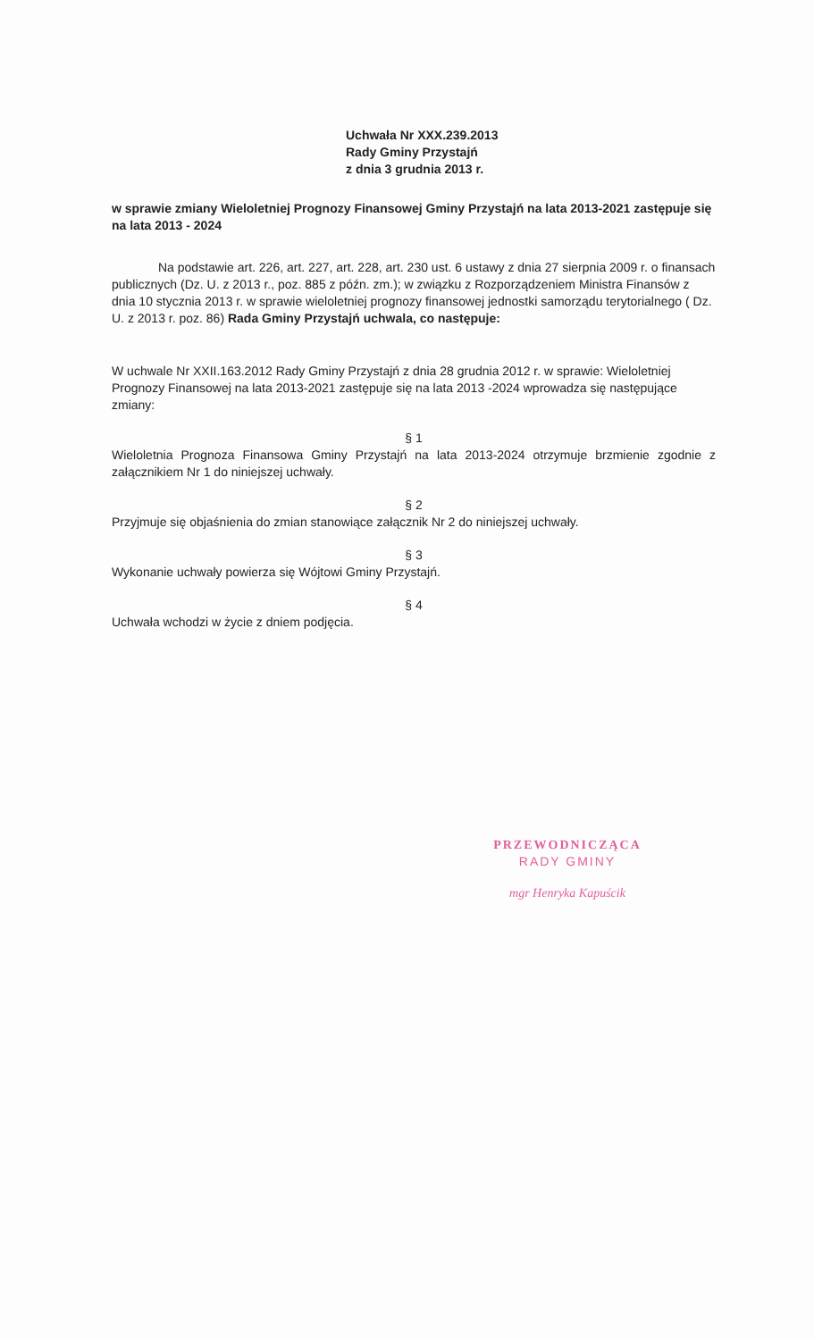Uchwała Nr XXX.239.2013
Rady Gminy Przystajń
z dnia 3 grudnia 2013 r.
w sprawie zmiany Wieloletniej Prognozy Finansowej Gminy Przystajń na lata 2013-2021 zastępuje się na lata 2013 - 2024
Na podstawie art. 226, art. 227, art. 228, art. 230 ust. 6 ustawy z dnia 27 sierpnia 2009 r. o finansach publicznych (Dz. U. z 2013 r., poz. 885 z późn. zm.); w związku z Rozporządzeniem Ministra Finansów z dnia 10 stycznia 2013 r. w sprawie wieloletniej prognozy finansowej jednostki samorządu terytorialnego ( Dz. U. z 2013 r. poz. 86) Rada Gminy Przystajń uchwala, co następuje:
W uchwale Nr XXII.163.2012 Rady Gminy Przystajń z dnia 28 grudnia 2012 r. w sprawie: Wieloletniej Prognozy Finansowej na lata 2013-2021 zastępuje się na lata 2013 -2024 wprowadza się następujące zmiany:
§ 1
Wieloletnia Prognoza Finansowa Gminy Przystajń na lata 2013-2024 otrzymuje brzmienie zgodnie z załącznikiem Nr 1 do niniejszej uchwały.
§ 2
Przyjmuje się objaśnienia do zmian stanowiące załącznik Nr 2 do niniejszej uchwały.
§ 3
Wykonanie uchwały powierza się Wójtowi Gminy Przystajń.
§ 4
Uchwała wchodzi w życie z dniem podjęcia.
PRZEWODNICZĄCA
RADY GMINY
mgr Henryka Kapuścik